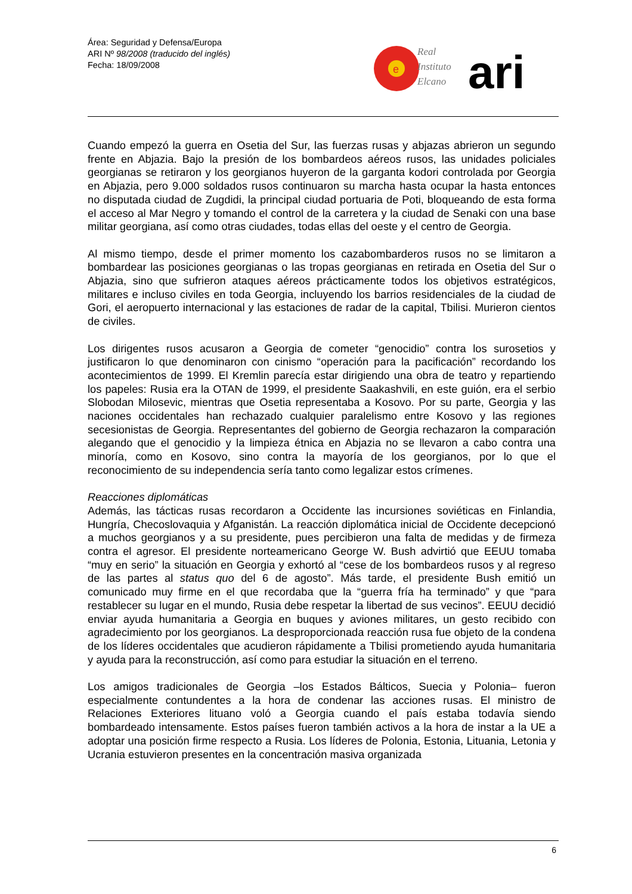Área: Seguridad y Defensa/Europa
ARI Nº 98/2008 (traducido del inglés)
Fecha: 18/09/2008
e
Real
Instituto
Elcano
ari
Cuando empezó la guerra en Osetia del Sur, las fuerzas rusas y abjazas abrieron un segundo frente en Abjazia. Bajo la presión de los bombardeos aéreos rusos, las unidades policiales georgianas se retiraron y los georgianos huyeron de la garganta kodori controlada por Georgia en Abjazia, pero 9.000 soldados rusos continuaron su marcha hasta ocupar la hasta entonces no disputada ciudad de Zugdidi, la principal ciudad portuaria de Poti, bloqueando de esta forma el acceso al Mar Negro y tomando el control de la carretera y la ciudad de Senaki con una base militar georgiana, así como otras ciudades, todas ellas del oeste y el centro de Georgia.
Al mismo tiempo, desde el primer momento los cazabombarderos rusos no se limitaron a bombardear las posiciones georgianas o las tropas georgianas en retirada en Osetia del Sur o Abjazia, sino que sufrieron ataques aéreos prácticamente todos los objetivos estratégicos, militares e incluso civiles en toda Georgia, incluyendo los barrios residenciales de la ciudad de Gori, el aeropuerto internacional y las estaciones de radar de la capital, Tbilisi. Murieron cientos de civiles.
Los dirigentes rusos acusaron a Georgia de cometer “genocidio” contra los surosetios y justificaron lo que denominaron con cinismo “operación para la pacificación” recordando los acontecimientos de 1999. El Kremlin parecía estar dirigiendo una obra de teatro y repartiendo los papeles: Rusia era la OTAN de 1999, el presidente Saakashvili, en este guión, era el serbio Slobodan Milosevic, mientras que Osetia representaba a Kosovo. Por su parte, Georgia y las naciones occidentales han rechazado cualquier paralelismo entre Kosovo y las regiones secesionistas de Georgia. Representantes del gobierno de Georgia rechazaron la comparación alegando que el genocidio y la limpieza étnica en Abjazia no se llevaron a cabo contra una minoría, como en Kosovo, sino contra la mayoría de los georgianos, por lo que el reconocimiento de su independencia sería tanto como legalizar estos crímenes.
Reacciones diplomáticas
Además, las tácticas rusas recordaron a Occidente las incursiones soviéticas en Finlandia, Hungría, Checoslovaquia y Afganistán. La reacción diplomática inicial de Occidente decepcionó a muchos georgianos y a su presidente, pues percibieron una falta de medidas y de firmeza contra el agresor. El presidente norteamericano George W. Bush advirtió que EEUU tomaba “muy en serio” la situación en Georgia y exhortó al “cese de los bombardeos rusos y al regreso de las partes al status quo del 6 de agosto”. Más tarde, el presidente Bush emitió un comunicado muy firme en el que recordaba que la “guerra fría ha terminado” y que “para restablecer su lugar en el mundo, Rusia debe respetar la libertad de sus vecinos”. EEUU decidió enviar ayuda humanitaria a Georgia en buques y aviones militares, un gesto recibido con agradecimiento por los georgianos. La desproporcionada reacción rusa fue objeto de la condena de los líderes occidentales que acudieron rápidamente a Tbilisi prometiendo ayuda humanitaria y ayuda para la reconstrucción, así como para estudiar la situación en el terreno.
Los amigos tradicionales de Georgia –los Estados Bálticos, Suecia y Polonia– fueron especialmente contundentes a la hora de condenar las acciones rusas. El ministro de Relaciones Exteriores lituano voló a Georgia cuando el país estaba todavía siendo bombardeado intensamente. Estos países fueron también activos a la hora de instar a la UE a adoptar una posición firme respecto a Rusia. Los líderes de Polonia, Estonia, Lituania, Letonia y Ucrania estuvieron presentes en la concentración masiva organizada
6